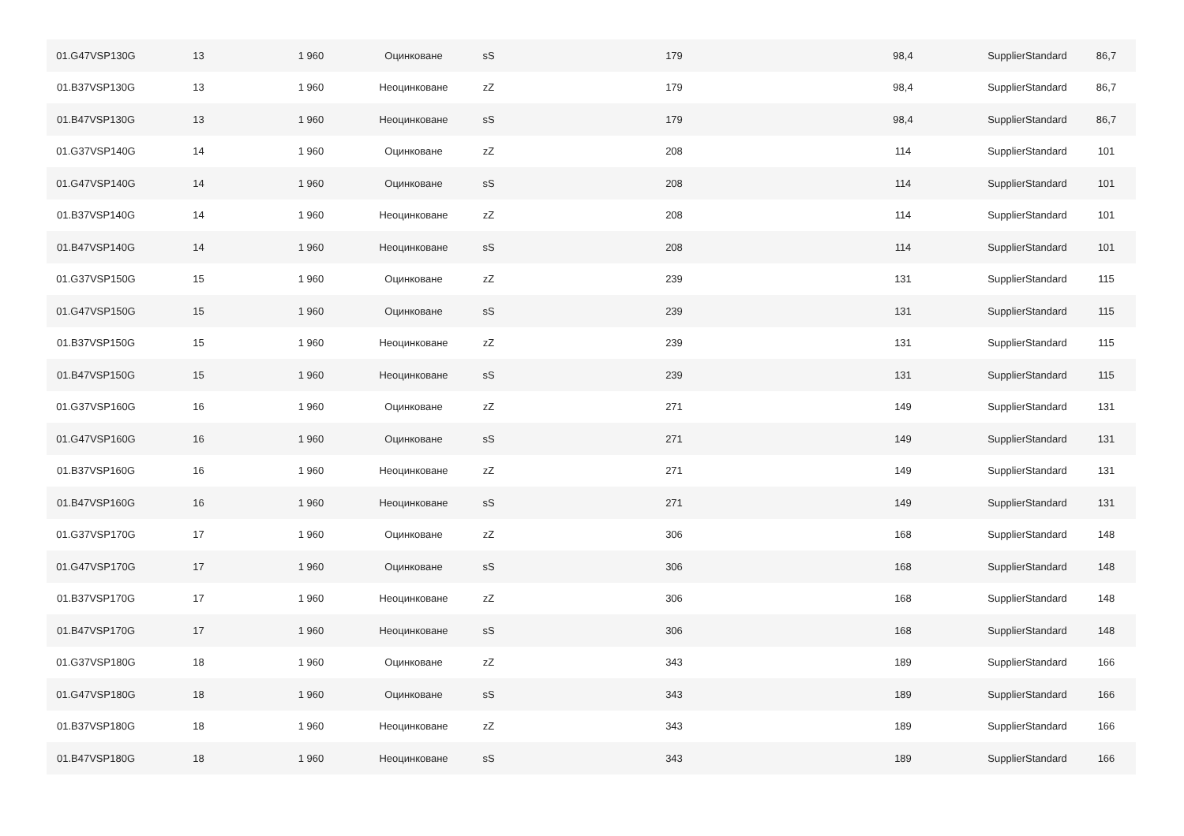| 01.G47VSP130G | 13 | 1 960 | Оцинковане | sS | 179 | 98,4 | SupplierStandard | 86,7 |
| 01.B37VSP130G | 13 | 1 960 | Неоцинковане | zZ | 179 | 98,4 | SupplierStandard | 86,7 |
| 01.B47VSP130G | 13 | 1 960 | Неоцинковане | sS | 179 | 98,4 | SupplierStandard | 86,7 |
| 01.G37VSP140G | 14 | 1 960 | Оцинковане | zZ | 208 | 114 | SupplierStandard | 101 |
| 01.G47VSP140G | 14 | 1 960 | Оцинковане | sS | 208 | 114 | SupplierStandard | 101 |
| 01.B37VSP140G | 14 | 1 960 | Неоцинковане | zZ | 208 | 114 | SupplierStandard | 101 |
| 01.B47VSP140G | 14 | 1 960 | Неоцинковане | sS | 208 | 114 | SupplierStandard | 101 |
| 01.G37VSP150G | 15 | 1 960 | Оцинковане | zZ | 239 | 131 | SupplierStandard | 115 |
| 01.G47VSP150G | 15 | 1 960 | Оцинковане | sS | 239 | 131 | SupplierStandard | 115 |
| 01.B37VSP150G | 15 | 1 960 | Неоцинковане | zZ | 239 | 131 | SupplierStandard | 115 |
| 01.B47VSP150G | 15 | 1 960 | Неоцинковане | sS | 239 | 131 | SupplierStandard | 115 |
| 01.G37VSP160G | 16 | 1 960 | Оцинковане | zZ | 271 | 149 | SupplierStandard | 131 |
| 01.G47VSP160G | 16 | 1 960 | Оцинковане | sS | 271 | 149 | SupplierStandard | 131 |
| 01.B37VSP160G | 16 | 1 960 | Неоцинковане | zZ | 271 | 149 | SupplierStandard | 131 |
| 01.B47VSP160G | 16 | 1 960 | Неоцинковане | sS | 271 | 149 | SupplierStandard | 131 |
| 01.G37VSP170G | 17 | 1 960 | Оцинковане | zZ | 306 | 168 | SupplierStandard | 148 |
| 01.G47VSP170G | 17 | 1 960 | Оцинковане | sS | 306 | 168 | SupplierStandard | 148 |
| 01.B37VSP170G | 17 | 1 960 | Неоцинковане | zZ | 306 | 168 | SupplierStandard | 148 |
| 01.B47VSP170G | 17 | 1 960 | Неоцинковане | sS | 306 | 168 | SupplierStandard | 148 |
| 01.G37VSP180G | 18 | 1 960 | Оцинковане | zZ | 343 | 189 | SupplierStandard | 166 |
| 01.G47VSP180G | 18 | 1 960 | Оцинковане | sS | 343 | 189 | SupplierStandard | 166 |
| 01.B37VSP180G | 18 | 1 960 | Неоцинковане | zZ | 343 | 189 | SupplierStandard | 166 |
| 01.B47VSP180G | 18 | 1 960 | Неоцинковане | sS | 343 | 189 | SupplierStandard | 166 |